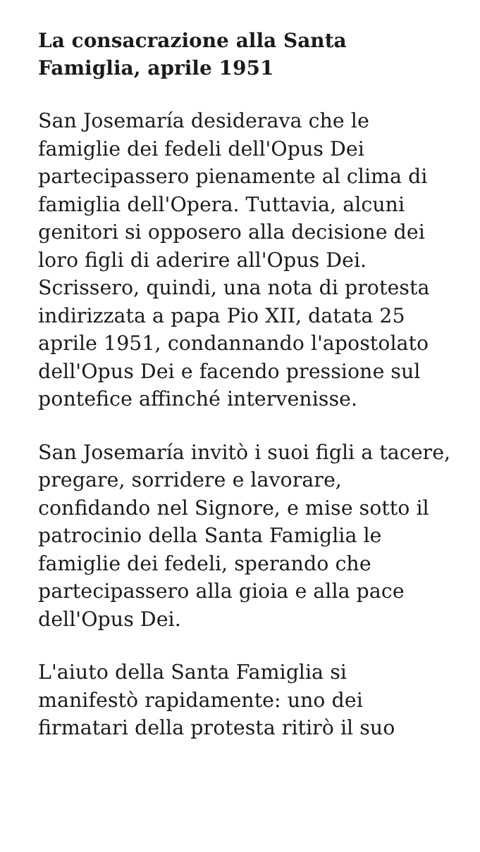La consacrazione alla Santa Famiglia, aprile 1951
San Josemaría desiderava che le famiglie dei fedeli dell'Opus Dei partecipassero pienamente al clima di famiglia dell'Opera. Tuttavia, alcuni genitori si opposero alla decisione dei loro figli di aderire all'Opus Dei. Scrissero, quindi, una nota di protesta indirizzata a papa Pio XII, datata 25 aprile 1951, condannando l'apostolato dell'Opus Dei e facendo pressione sul pontefice affinché intervenisse.
San Josemaría invitò i suoi figli a tacere, pregare, sorridere e lavorare, confidando nel Signore, e mise sotto il patrocinio della Santa Famiglia le famiglie dei fedeli, sperando che partecipassero alla gioia e alla pace dell'Opus Dei.
L'aiuto della Santa Famiglia si manifestò rapidamente: uno dei firmatari della protesta ritirò il suo